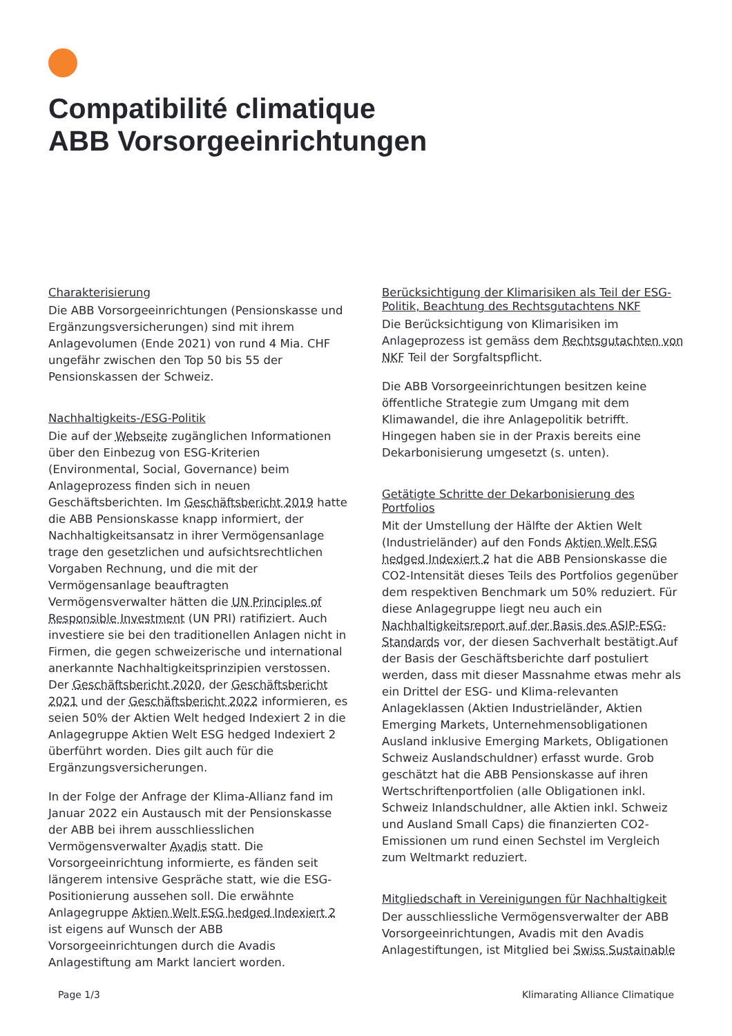Compatibilité climatique
ABB Vorsorgeeinrichtungen
Charakterisierung
Die ABB Vorsorgeeinrichtungen (Pensionskasse und Ergänzungsversicherungen) sind mit ihrem Anlagevolumen (Ende 2021) von rund 4 Mia. CHF ungefähr zwischen den Top 50 bis 55 der Pensionskassen der Schweiz.
Nachhaltigkeits-/ESG-Politik
Die auf der Webseite zugänglichen Informationen über den Einbezug von ESG-Kriterien (Environmental, Social, Governance) beim Anlageprozess finden sich in neuen Geschäftsberichten. Im Geschäftsbericht 2019 hatte die ABB Pensionskasse knapp informiert, der Nachhaltigkeitsansatz in ihrer Vermögensanlage trage den gesetzlichen und aufsichtsrechtlichen Vorgaben Rechnung, und die mit der Vermögensanlage beauftragten Vermögensverwalter hätten die UN Principles of Responsible Investment (UN PRI) ratifiziert. Auch investiere sie bei den traditionellen Anlagen nicht in Firmen, die gegen schweizerische und international anerkannte Nachhaltigkeitsprinzipien verstossen. Der Geschäftsbericht 2020, der Geschäftsbericht 2021 und der Geschäftsbericht 2022 informieren, es seien 50% der Aktien Welt hedged Indexiert 2 in die Anlagegruppe Aktien Welt ESG hedged Indexiert 2 überführt worden. Dies gilt auch für die Ergänzungsversicherungen.
In der Folge der Anfrage der Klima-Allianz fand im Januar 2022 ein Austausch mit der Pensionskasse der ABB bei ihrem ausschliesslichen Vermögensverwalter Avadis statt. Die Vorsorgeeinrichtung informierte, es fänden seit längerem intensive Gespräche statt, wie die ESG-Positionierung aussehen soll. Die erwähnte Anlagegruppe Aktien Welt ESG hedged Indexiert 2 ist eigens auf Wunsch der ABB Vorsorgeeinrichtungen durch die Avadis Anlagestiftung am Markt lanciert worden.
Berücksichtigung der Klimarisiken als Teil der ESG-Politik, Beachtung des Rechtsgutachtens NKF
Die Berücksichtigung von Klimarisiken im Anlageprozess ist gemäss dem Rechtsgutachten von NKF Teil der Sorgfaltspflicht.
Die ABB Vorsorgeeinrichtungen besitzen keine öffentliche Strategie zum Umgang mit dem Klimawandel, die ihre Anlagepolitik betrifft. Hingegen haben sie in der Praxis bereits eine Dekarbonisierung umgesetzt (s. unten).
Getätigte Schritte der Dekarbonisierung des Portfolios
Mit der Umstellung der Hälfte der Aktien Welt (Industrieländer) auf den Fonds Aktien Welt ESG hedged Indexiert 2 hat die ABB Pensionskasse die CO2-Intensität dieses Teils des Portfolios gegenüber dem respektiven Benchmark um 50% reduziert. Für diese Anlagegruppe liegt neu auch ein Nachhaltigkeitsreport auf der Basis des ASIP-ESG-Standards vor, der diesen Sachverhalt bestätigt.Auf der Basis der Geschäftsberichte darf postuliert werden, dass mit dieser Massnahme etwas mehr als ein Drittel der ESG- und Klima-relevanten Anlageklassen (Aktien Industrieländer, Aktien Emerging Markets, Unternehmensobligationen Ausland inklusive Emerging Markets, Obligationen Schweiz Auslandschuldner) erfasst wurde. Grob geschätzt hat die ABB Pensionskasse auf ihren Wertschriftenportfolien (alle Obligationen inkl. Schweiz Inlandschuldner, alle Aktien inkl. Schweiz und Ausland Small Caps) die finanzierten CO2-Emissionen um rund einen Sechstel im Vergleich zum Weltmarkt reduziert.
Mitgliedschaft in Vereinigungen für Nachhaltigkeit
Der ausschliessliche Vermögensverwalter der ABB Vorsorgeeinrichtungen, Avadis mit den Avadis Anlagestiftungen, ist Mitglied bei Swiss Sustainable
Page 1/3 Klimarating Alliance Climatique